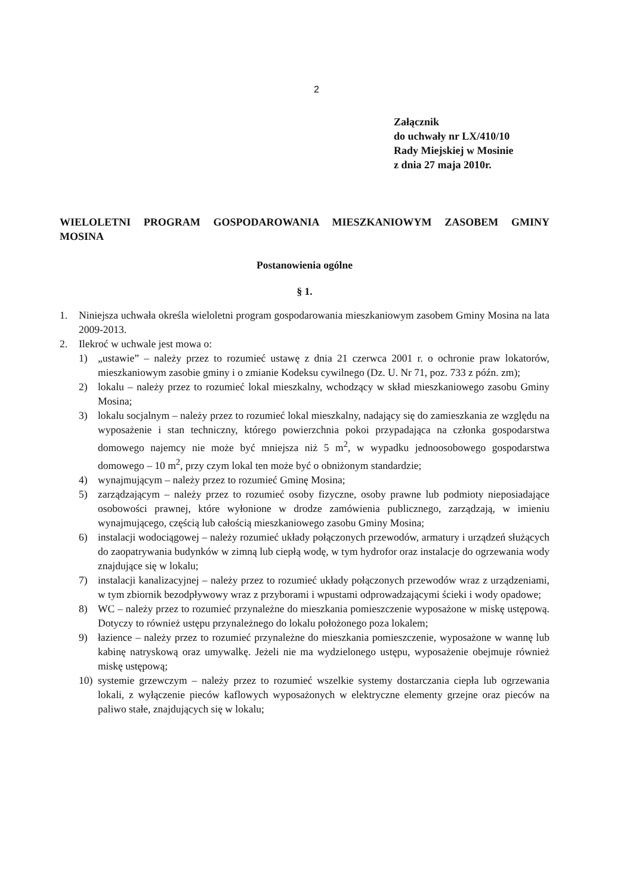2
Załącznik
do uchwały nr LX/410/10
Rady Miejskiej w Mosinie
z dnia 27 maja 2010r.
WIELOLETNI PROGRAM GOSPODAROWANIA MIESZKANIOWYM ZASOBEM GMINY MOSINA
Postanowienia ogólne
§ 1.
1. Niniejsza uchwała określa wieloletni program gospodarowania mieszkaniowym zasobem Gminy Mosina na lata 2009-2013.
2. Ilekroć w uchwale jest mowa o:
1) „ustawie” – należy przez to rozumieć ustawę z dnia 21 czerwca 2001 r. o ochronie praw lokatorów, mieszkaniowym zasobie gminy i o zmianie Kodeksu cywilnego (Dz. U. Nr 71, poz. 733 z późn. zm);
2) lokalu – należy przez to rozumieć lokal mieszkalny, wchodzący w skład mieszkaniowego zasobu Gminy Mosina;
3) lokalu socjalnym – należy przez to rozumieć lokal mieszkalny, nadający się do zamieszkania ze względu na wyposażenie i stan techniczny, którego powierzchnia pokoi przypadająca na członka gospodarstwa domowego najemcy nie może być mniejsza niż 5 m<sup>2</sup>, w wypadku jednoosobowego gospodarstwa domowego – 10 m<sup>2</sup>, przy czym lokal ten może być o obniżonym standardzie;
4) wynajmującym – należy przez to rozumieć Gminę Mosina;
5) zarządzającym – należy przez to rozumieć osoby fizyczne, osoby prawne lub podmioty nieposiadające osobowości prawnej, które wyłonione w drodze zamówienia publicznego, zarządzają, w imieniu wynajmującego, częścią lub całością mieszkaniowego zasobu Gminy Mosina;
6) instalacji wodociągowej – należy rozumieć układy połączonych przewodów, armatury i urządzeń służących do zaopatrywania budynków w zimną lub ciepłą wodę, w tym hydrofor oraz instalacje do ogrzewania wody znajdujące się w lokalu;
7) instalacji kanalizacyjnej – należy przez to rozumieć układy połączonych przewodów wraz z urządzeniami, w tym zbiornik bezodpływowy wraz z przyborami i wpustami odprowadzającymi ścieki i wody opadowe;
8) WC – należy przez to rozumieć przynależne do mieszkania pomieszczenie wyposażone w miskę ustępową. Dotyczy to również ustępu przynależnego do lokalu położonego poza lokalem;
9) łazience – należy przez to rozumieć przynależne do mieszkania pomieszczenie, wyposażone w wannę lub kabinę natryskową oraz umywalkę. Jeżeli nie ma wydzielonego ustępu, wyposażenie obejmuje również miskę ustępową;
10) systemie grzewczym – należy przez to rozumieć wszelkie systemy dostarczania ciepła lub ogrzewania lokali, z wyłączenie pieców kaflowych wyposażonych w elektryczne elementy grzejne oraz pieców na paliwo stałe, znajdujących się w lokalu;